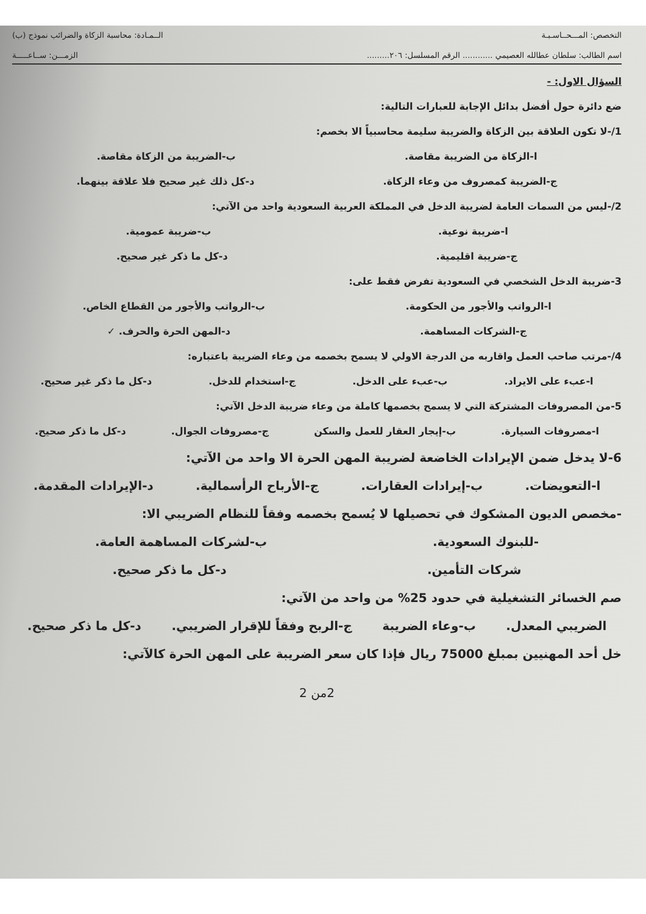التخصص: المـــحــاسـبـة الــمـادة: محاسبة الزكاة والضرائب نموذج (ب)
اسم الطالب: سلطان عطالله العصيمي ............ الرقم المسلسل: ٢٠٦......... الزمـــن: ســاعـــــة
السؤال الاول: -
ضع دائرة حول أفضل بدائل الإجابة للعبارات التالية:
1/-لا تكون العلاقة بين الزكاة والضريبة سليمة محاسبياً الا بخصم:
ا-الزكاة من الضريبة مقاصة. ب-الضريبة من الزكاة مقاصة.
ج-الضريبة كمصروف من وعاء الزكاة. د-كل ذلك غير صحيح فلا علاقة بينهما.
2/-ليس من السمات العامة لضريبة الدخل في المملكة العربية السعودية واحد من الآتي:
ا-ضريبة نوعية. ب-ضريبة عمومية.
ج-ضريبة اقليمية. د-كل ما ذكر غير صحيح.
3-ضريبة الدخل الشخصي في السعودية تفرض فقط على:
ا-الرواتب والأجور من الحكومة. ب-الرواتب والأجور من القطاع الخاص.
ج-الشركات المساهمة. د-المهن الحرة والحرف. ✓
4/-مرتب صاحب العمل واقاربه من الدرجة الاولي لا يسمح بخصمه من وعاء الضريبة باعتباره:
ا-عبء على الايراد. ب-عبء على الدخل. ج-استخدام للدخل. د-كل ما ذكر غير صحيح.
5-من المصروفات المشتركة التي لا يسمح بخصمها كاملة من وعاء ضريبة الدخل الآتي:
ا-مصروفات السيارة. ب-إيجار العقار للعمل والسكن ج-مصروفات الجوال. د-كل ما ذكر صحيح.
6-لا يدخل ضمن الإيرادات الخاضعة لضريبة المهن الحرة الا واحد من الآتي:
ا-التعويضات. ب-إيرادات العقارات. ج-الأرباح الرأسمالية. د-الإيرادات المقدمة.
-مخصص الديون المشكوك في تحصيلها لا يُسمح بخصمه وفقاً للنظام الضريبي الا:
-للبنوك السعودية. ب-لشركات المساهمة العامة.
شركات التأمين. د-كل ما ذكر صحيح.
صم الخسائر التشغيلية في حدود 25% من واحد من الآتي:
الضريبي المعدل. ب-وعاء الضريبة ج-الربح وفقاً للإقرار الضريبي. د-كل ما ذكر صحيح.
خل أحد المهنيين بمبلغ 75000 ريال فإذا كان سعر الضريبة على المهن الحرة كالآتي:
2من 2